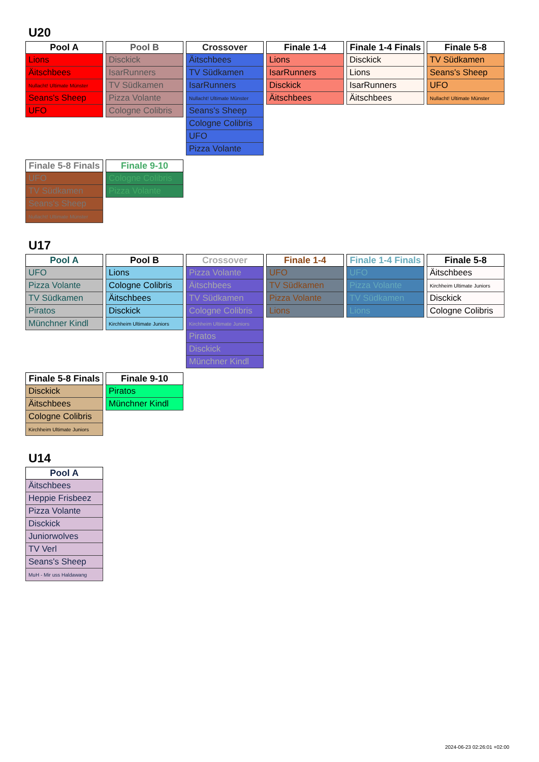U20
| Pool A |
| --- |
| Lions |
| Äitschbees |
| Nullacht! Ultimate Münster |
| Seans's Sheep |
| UFO |
| Pool B |
| --- |
| Disckick |
| IsarRunners |
| TV Südkamen |
| Pizza Volante |
| Cologne Colibris |
| Crossover |
| --- |
| Äitschbees |
| TV Südkamen |
| IsarRunners |
| Nullacht! Ultimate Münster |
| Seans's Sheep |
| Cologne Colibris |
| UFO |
| Pizza Volante |
| Finale 1-4 |
| --- |
| Lions |
| IsarRunners |
| Disckick |
| Äitschbees |
| Finale 1-4 Finals |
| --- |
| Disckick |
| Lions |
| IsarRunners |
| Äitschbees |
| Finale 5-8 |
| --- |
| TV Südkamen |
| Seans's Sheep |
| UFO |
| Nullacht! Ultimate Münster |
| Finale 5-8 Finals |
| --- |
| UFO |
| TV Südkamen |
| Seans's Sheep |
| Nullacht! Ultimate Münster |
| Finale 9-10 |
| --- |
| Cologne Colibris |
| Pizza Volante |
U17
| Pool A |
| --- |
| UFO |
| Pizza Volante |
| TV Südkamen |
| Piratos |
| Münchner Kindl |
| Pool B |
| --- |
| Lions |
| Cologne Colibris |
| Äitschbees |
| Disckick |
| Kirchheim Ultimate Juniors |
| Crossover |
| --- |
| Pizza Volante |
| Äitschbees |
| TV Südkamen |
| Cologne Colibris |
| Kirchheim Ultimate Juniors |
| Piratos |
| Disckick |
| Münchner Kindl |
| Finale 1-4 |
| --- |
| UFO |
| TV Südkamen |
| Pizza Volante |
| Lions |
| Finale 1-4 Finals |
| --- |
| UFO |
| Pizza Volante |
| TV Südkamen |
| Lions |
| Finale 5-8 |
| --- |
| Äitschbees |
| Kirchheim Ultimate Juniors |
| Disckick |
| Cologne Colibris |
| Finale 5-8 Finals |
| --- |
| Disckick |
| Äitschbees |
| Cologne Colibris |
| Kirchheim Ultimate Juniors |
| Finale 9-10 |
| --- |
| Piratos |
| Münchner Kindl |
U14
| Pool A |
| --- |
| Äitschbees |
| Heppie Frisbeez |
| Pizza Volante |
| Disckick |
| Juniorwolves |
| TV Verl |
| Seans's Sheep |
| MuH - Mir uss Haldawang |
2024-06-23 02:26:01 +02:00